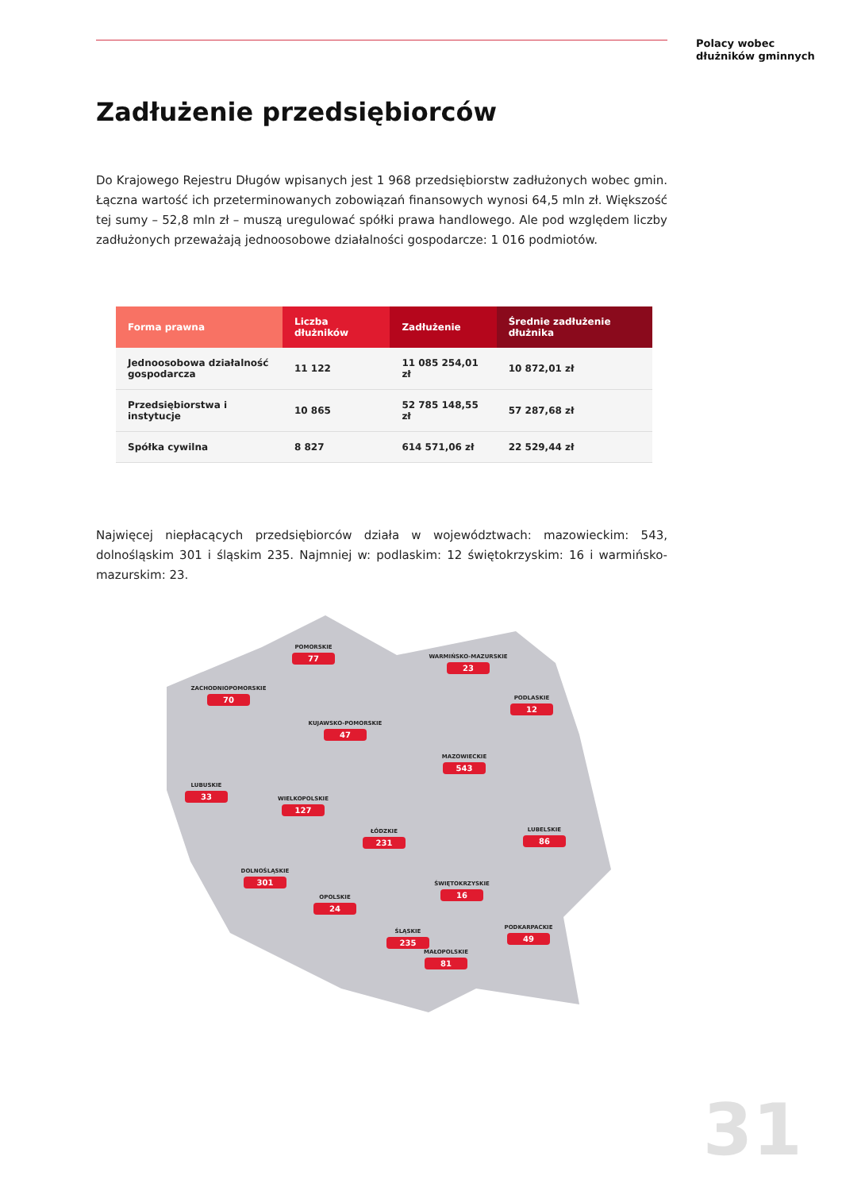Polacy wobec
dłużników gminnych
Zadłużenie przedsiębiorców
Do Krajowego Rejestru Długów wpisanych jest 1 968 przedsiębiorstw zadłużonych wobec gmin. Łączna wartość ich przeterminowanych zobowiązań finansowych wynosi 64,5 mln zł. Większość tej sumy – 52,8 mln zł – muszą uregulować spółki prawa handlowego. Ale pod względem liczby zadłużonych przeważają jednoosobowe działalności gospodarcze: 1 016 podmiotów.
| Forma prawna | Liczba dłużników | Zadłużenie | Średnie zadłużenie dłużnika |
| --- | --- | --- | --- |
| Jednoosobowa działalność gospodarcza | 11 122 | 11 085 254,01 zł | 10 872,01 zł |
| Przedsiębiorstwa i instytucje | 10 865 | 52 785 148,55 zł | 57 287,68 zł |
| Spółka cywilna | 8 827 | 614 571,06 zł | 22 529,44 zł |
Najwięcej niepłacących przedsiębiorców działa w województwach: mazowieckim: 543, dolnośląskim 301 i śląskim 235. Najmniej w: podlaskim: 12 świętokrzyskim: 16 i warmińsko-mazurskim: 23.
POMORSKIE
77
WARMIŃSKO-MAZURSKIE
23
ZACHODNIOPOMORSKIE
70
PODLASKIE
12
KUJAWSKO-POMORSKIE
47
MAZOWIECKIE
543
LUBUSKIE
33
WIELKOPOLSKIE
127
ŁÓDZKIE
231
LUBELSKIE
86
DOLNOŚLĄSKIE
301
ŚWIĘTOKRZYSKIE
16
OPOLSKIE
24
PODKARPACKIE
49
ŚLĄSKIE
235
MAŁOPOLSKIE
81
31